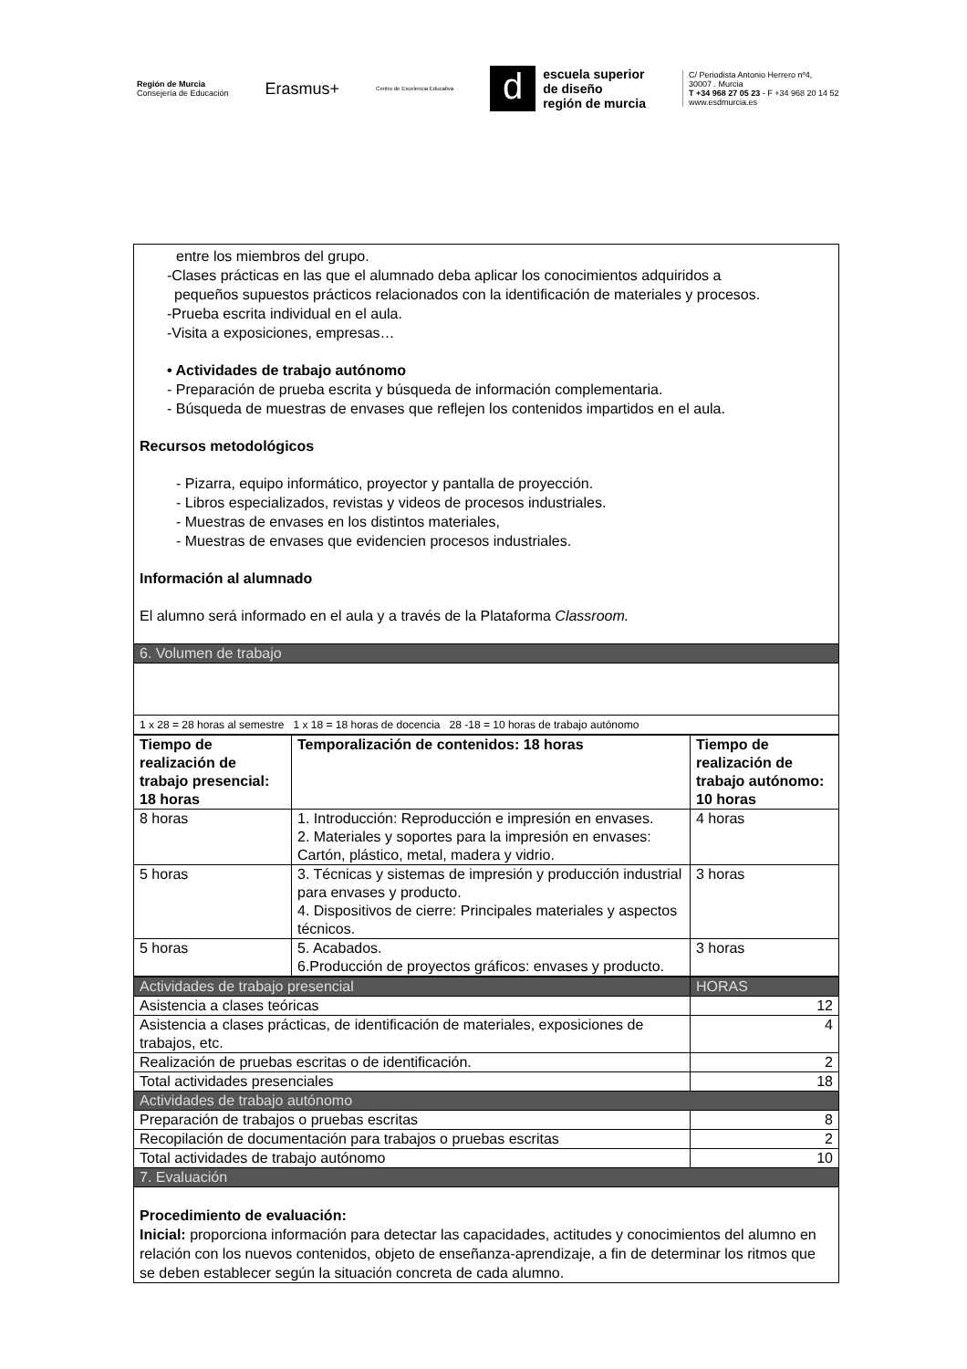Región de Murcia
Consejería de Educación
Erasmus+
Centro de Excelencia Educativa
d
escuela superior
de diseño
región de murcia
C/ Periodista Antonio Herrero nº4,
30007 . Murcia
T +34 968 27 05 23 - F +34 968 20 14 52
www.esdmurcia.es
| entre los miembros del grupo. -Clases prácticas en las que el alumnado deba aplicar los conocimientos adquiridos a pequeños supuestos prácticos relacionados con la identificación de materiales y procesos. -Prueba escrita individual en el aula. -Visita a exposiciones, empresas… • Actividades de trabajo autónomo - Preparación de prueba escrita y búsqueda de información complementaria. - Búsqueda de muestras de envases que reflejen los contenidos impartidos en el aula. Recursos metodológicos - Pizarra, equipo informático, proyector y pantalla de proyección. - Libros especializados, revistas y videos de procesos industriales. - Muestras de envases en los distintos materiales, - Muestras de envases que evidencien procesos industriales. Información al alumnado El alumno será informado en el aula y a través de la Plataforma Classroom. |
| 6. Volumen de trabajo |
| 1 x 28 = 28 horas al semestre 1 x 18 = 18 horas de docencia 28 -18 = 10 horas de trabajo autónomo |
| Tiempo de realización de trabajo presencial: 18 horas | Temporalización de contenidos: 18 horas | Tiempo de realización de trabajo autónomo: 10 horas |
| --- | --- | --- |
| 8 horas | 1. Introducción: Reproducción e impresión en envases. 2. Materiales y soportes para la impresión en envases: Cartón, plástico, metal, madera y vidrio. | 4 horas |
| 5 horas | 3. Técnicas y sistemas de impresión y producción industrial para envases y producto. 4. Dispositivos de cierre: Principales materiales y aspectos técnicos. | 3 horas |
| 5 horas | 5. Acabados. 6.Producción de proyectos gráficos: envases y producto. | 3 horas |
| Actividades de trabajo presencial | HORAS |
| Asistencia a clases teóricas | 12 |
| Asistencia a clases prácticas, de identificación de materiales, exposiciones de trabajos, etc. | 4 |
| Realización de pruebas escritas o de identificación. | 2 |
| Total actividades presenciales | 18 |
| Actividades de trabajo autónomo | |
| Preparación de trabajos o pruebas escritas | 8 |
| Recopilación de documentación para trabajos o pruebas escritas | 2 |
| Total actividades de trabajo autónomo | 10 |
| 7. Evaluación | |
| Procedimiento de evaluación: Inicial: proporciona información para detectar las capacidades, actitudes y conocimientos del alumno en relación con los nuevos contenidos, objeto de enseñanza-aprendizaje, a fin de determinar los ritmos que se deben establecer según la situación concreta de cada alumno. | |